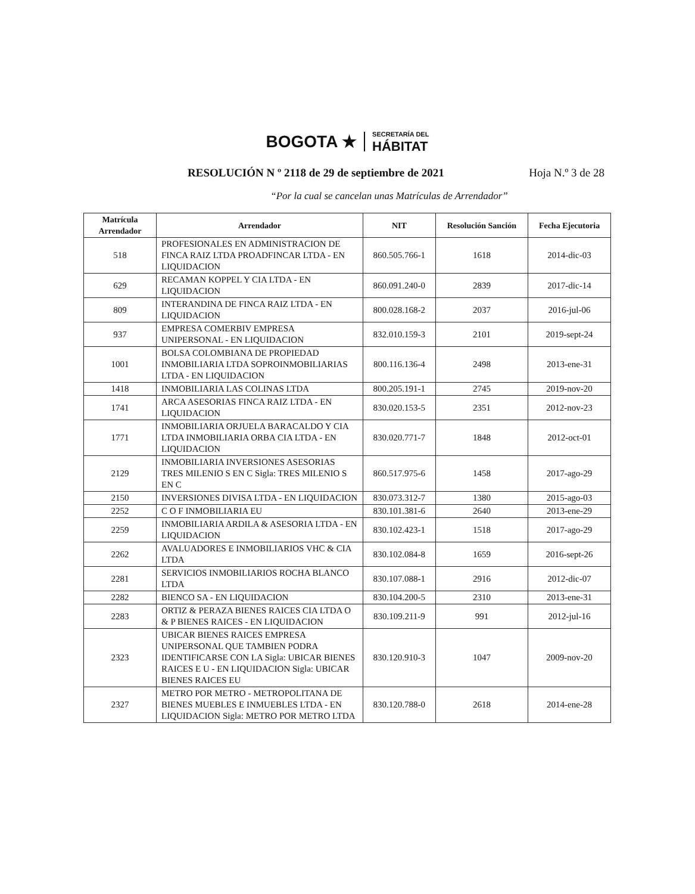BOGOTA ★ SECRETARÍA DEL
HÁBITAT
RESOLUCIÓN N º 2118 de 29 de septiembre de 2021 Hoja N.º 3 de 28
“Por la cual se cancelan unas Matrículas de Arrendador”
| Matrícula Arrendador | Arrendador | NIT | Resolución Sanción | Fecha Ejecutoria |
| --- | --- | --- | --- | --- |
| 518 | PROFESIONALES EN ADMINISTRACION DE FINCA RAIZ LTDA PROADFINCAR LTDA - EN LIQUIDACION | 860.505.766-1 | 1618 | 2014-dic-03 |
| 629 | RECAMAN KOPPEL Y CIA LTDA - EN LIQUIDACION | 860.091.240-0 | 2839 | 2017-dic-14 |
| 809 | INTERANDINA DE FINCA RAIZ LTDA - EN LIQUIDACION | 800.028.168-2 | 2037 | 2016-jul-06 |
| 937 | EMPRESA COMERBIV EMPRESA UNIPERSONAL - EN LIQUIDACION | 832.010.159-3 | 2101 | 2019-sept-24 |
| 1001 | BOLSA COLOMBIANA DE PROPIEDAD INMOBILIARIA LTDA SOPROINMOBILIARIAS LTDA - EN LIQUIDACION | 800.116.136-4 | 2498 | 2013-ene-31 |
| 1418 | INMOBILIARIA LAS COLINAS LTDA | 800.205.191-1 | 2745 | 2019-nov-20 |
| 1741 | ARCA ASESORIAS FINCA RAIZ LTDA - EN LIQUIDACION | 830.020.153-5 | 2351 | 2012-nov-23 |
| 1771 | INMOBILIARIA ORJUELA BARACALDO Y CIA LTDA INMOBILIARIA ORBA CIA LTDA - EN LIQUIDACION | 830.020.771-7 | 1848 | 2012-oct-01 |
| 2129 | INMOBILIARIA INVERSIONES ASESORIAS TRES MILENIO S EN C Sigla: TRES MILENIO S EN C | 860.517.975-6 | 1458 | 2017-ago-29 |
| 2150 | INVERSIONES DIVISA LTDA - EN LIQUIDACION | 830.073.312-7 | 1380 | 2015-ago-03 |
| 2252 | C O F INMOBILIARIA EU | 830.101.381-6 | 2640 | 2013-ene-29 |
| 2259 | INMOBILIARIA ARDILA & ASESORIA LTDA - EN LIQUIDACION | 830.102.423-1 | 1518 | 2017-ago-29 |
| 2262 | AVALUADORES E INMOBILIARIOS VHC & CIA LTDA | 830.102.084-8 | 1659 | 2016-sept-26 |
| 2281 | SERVICIOS INMOBILIARIOS ROCHA BLANCO LTDA | 830.107.088-1 | 2916 | 2012-dic-07 |
| 2282 | BIENCO SA - EN LIQUIDACION | 830.104.200-5 | 2310 | 2013-ene-31 |
| 2283 | ORTIZ & PERAZA BIENES RAICES CIA LTDA O & P BIENES RAICES - EN LIQUIDACION | 830.109.211-9 | 991 | 2012-jul-16 |
| 2323 | UBICAR BIENES RAICES EMPRESA UNIPERSONAL QUE TAMBIEN PODRA IDENTIFICARSE CON LA Sigla: UBICAR BIENES RAICES E U - EN LIQUIDACION Sigla: UBICAR BIENES RAICES EU | 830.120.910-3 | 1047 | 2009-nov-20 |
| 2327 | METRO POR METRO - METROPOLITANA DE BIENES MUEBLES E INMUEBLES LTDA - EN LIQUIDACION Sigla: METRO POR METRO LTDA | 830.120.788-0 | 2618 | 2014-ene-28 |